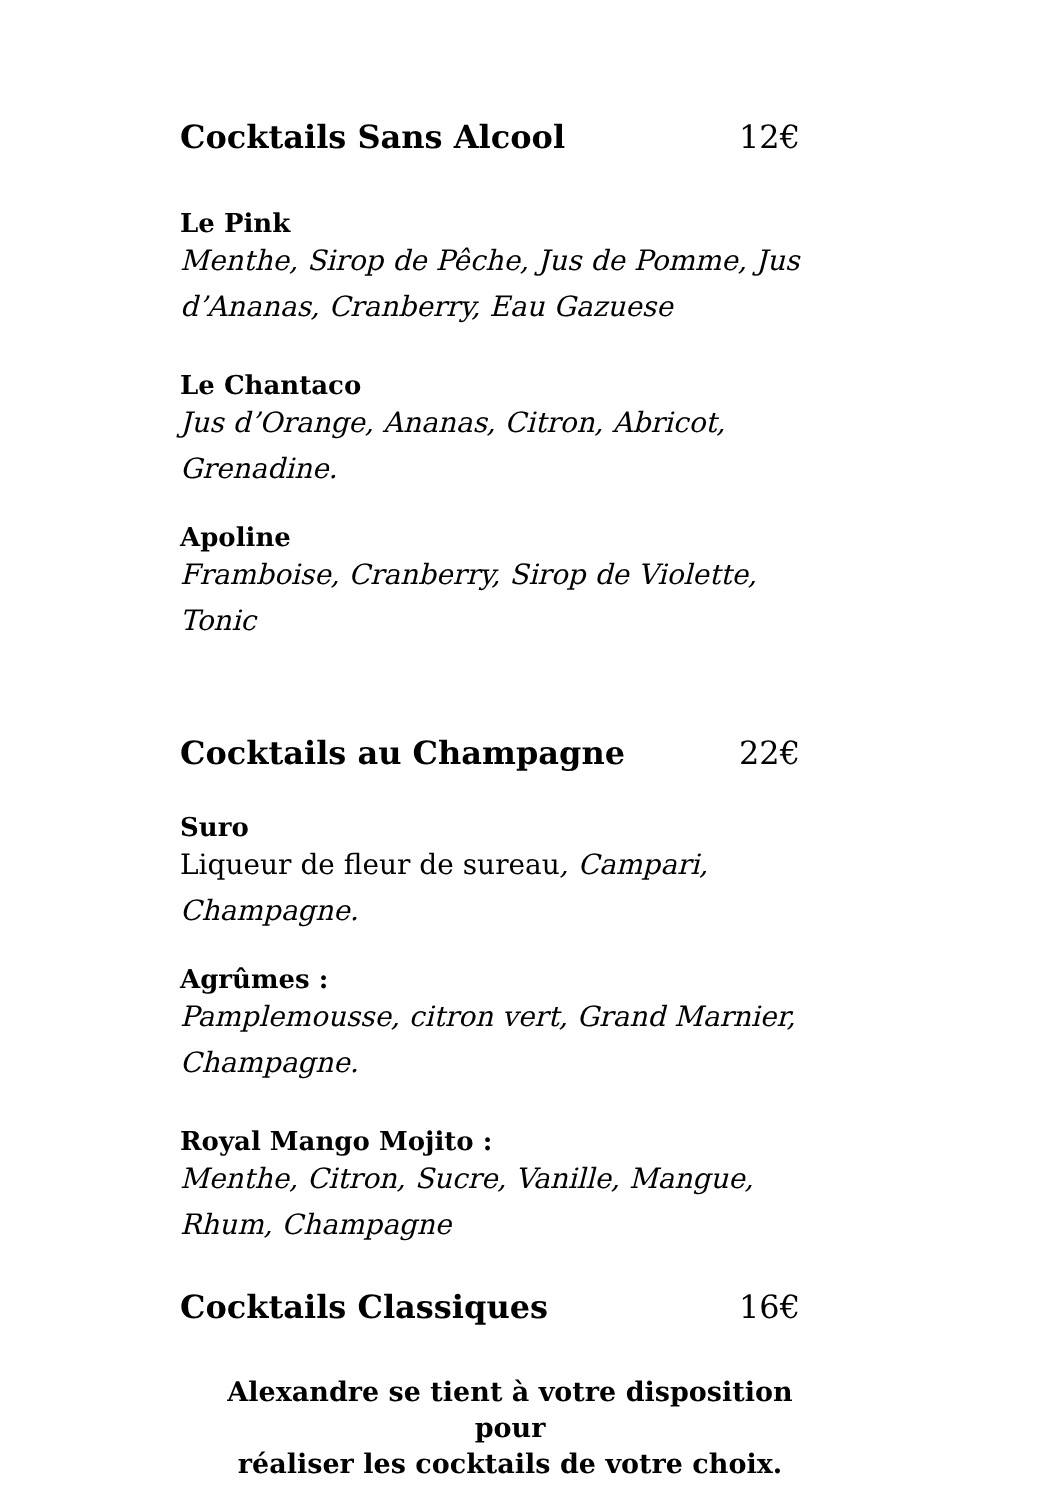Cocktails Sans Alcool 12€
Le Pink
Menthe, Sirop de Pêche, Jus de Pomme, Jus d’Ananas, Cranberry, Eau Gazuese
Le Chantaco
Jus d’Orange, Ananas, Citron, Abricot, Grenadine.
Apoline
Framboise, Cranberry, Sirop de Violette, Tonic
Cocktails au Champagne 22€
Suro
Liqueur de fleur de sureau, Campari, Champagne.
Agrûmes :
Pamplemousse, citron vert, Grand Marnier, Champagne.
Royal Mango Mojito :
Menthe, Citron, Sucre, Vanille, Mangue, Rhum, Champagne
Cocktails Classiques 16€
Alexandre se tient à votre disposition pour
réaliser les cocktails de votre choix.